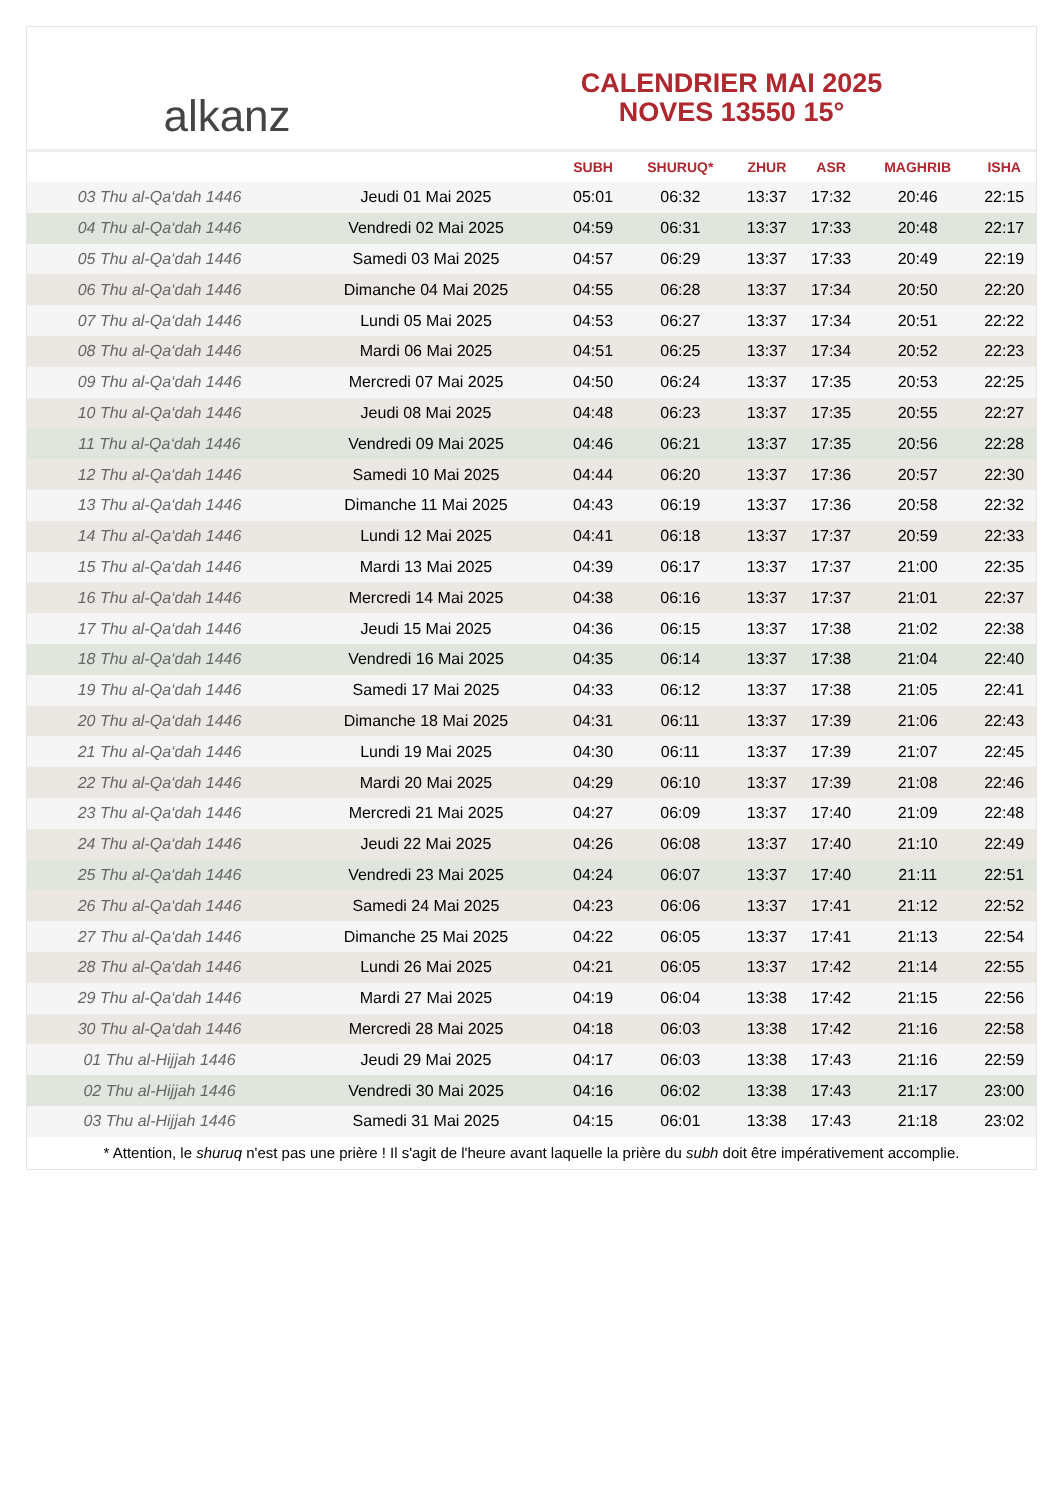alkanz
CALENDRIER MAI 2025
NOVES 13550 15°
| | | SUBH | SHURUQ* | ZHUR | ASR | MAGHRIB | ISHA |
| --- | --- | --- | --- | --- | --- | --- | --- |
| 03 Thu al-Qa‘dah 1446 | Jeudi 01 Mai 2025 | 05:01 | 06:32 | 13:37 | 17:32 | 20:46 | 22:15 |
| 04 Thu al-Qa‘dah 1446 | Vendredi 02 Mai 2025 | 04:59 | 06:31 | 13:37 | 17:33 | 20:48 | 22:17 |
| 05 Thu al-Qa‘dah 1446 | Samedi 03 Mai 2025 | 04:57 | 06:29 | 13:37 | 17:33 | 20:49 | 22:19 |
| 06 Thu al-Qa‘dah 1446 | Dimanche 04 Mai 2025 | 04:55 | 06:28 | 13:37 | 17:34 | 20:50 | 22:20 |
| 07 Thu al-Qa‘dah 1446 | Lundi 05 Mai 2025 | 04:53 | 06:27 | 13:37 | 17:34 | 20:51 | 22:22 |
| 08 Thu al-Qa‘dah 1446 | Mardi 06 Mai 2025 | 04:51 | 06:25 | 13:37 | 17:34 | 20:52 | 22:23 |
| 09 Thu al-Qa‘dah 1446 | Mercredi 07 Mai 2025 | 04:50 | 06:24 | 13:37 | 17:35 | 20:53 | 22:25 |
| 10 Thu al-Qa‘dah 1446 | Jeudi 08 Mai 2025 | 04:48 | 06:23 | 13:37 | 17:35 | 20:55 | 22:27 |
| 11 Thu al-Qa‘dah 1446 | Vendredi 09 Mai 2025 | 04:46 | 06:21 | 13:37 | 17:35 | 20:56 | 22:28 |
| 12 Thu al-Qa‘dah 1446 | Samedi 10 Mai 2025 | 04:44 | 06:20 | 13:37 | 17:36 | 20:57 | 22:30 |
| 13 Thu al-Qa‘dah 1446 | Dimanche 11 Mai 2025 | 04:43 | 06:19 | 13:37 | 17:36 | 20:58 | 22:32 |
| 14 Thu al-Qa‘dah 1446 | Lundi 12 Mai 2025 | 04:41 | 06:18 | 13:37 | 17:37 | 20:59 | 22:33 |
| 15 Thu al-Qa‘dah 1446 | Mardi 13 Mai 2025 | 04:39 | 06:17 | 13:37 | 17:37 | 21:00 | 22:35 |
| 16 Thu al-Qa‘dah 1446 | Mercredi 14 Mai 2025 | 04:38 | 06:16 | 13:37 | 17:37 | 21:01 | 22:37 |
| 17 Thu al-Qa‘dah 1446 | Jeudi 15 Mai 2025 | 04:36 | 06:15 | 13:37 | 17:38 | 21:02 | 22:38 |
| 18 Thu al-Qa‘dah 1446 | Vendredi 16 Mai 2025 | 04:35 | 06:14 | 13:37 | 17:38 | 21:04 | 22:40 |
| 19 Thu al-Qa‘dah 1446 | Samedi 17 Mai 2025 | 04:33 | 06:12 | 13:37 | 17:38 | 21:05 | 22:41 |
| 20 Thu al-Qa‘dah 1446 | Dimanche 18 Mai 2025 | 04:31 | 06:11 | 13:37 | 17:39 | 21:06 | 22:43 |
| 21 Thu al-Qa‘dah 1446 | Lundi 19 Mai 2025 | 04:30 | 06:11 | 13:37 | 17:39 | 21:07 | 22:45 |
| 22 Thu al-Qa‘dah 1446 | Mardi 20 Mai 2025 | 04:29 | 06:10 | 13:37 | 17:39 | 21:08 | 22:46 |
| 23 Thu al-Qa‘dah 1446 | Mercredi 21 Mai 2025 | 04:27 | 06:09 | 13:37 | 17:40 | 21:09 | 22:48 |
| 24 Thu al-Qa‘dah 1446 | Jeudi 22 Mai 2025 | 04:26 | 06:08 | 13:37 | 17:40 | 21:10 | 22:49 |
| 25 Thu al-Qa‘dah 1446 | Vendredi 23 Mai 2025 | 04:24 | 06:07 | 13:37 | 17:40 | 21:11 | 22:51 |
| 26 Thu al-Qa‘dah 1446 | Samedi 24 Mai 2025 | 04:23 | 06:06 | 13:37 | 17:41 | 21:12 | 22:52 |
| 27 Thu al-Qa‘dah 1446 | Dimanche 25 Mai 2025 | 04:22 | 06:05 | 13:37 | 17:41 | 21:13 | 22:54 |
| 28 Thu al-Qa‘dah 1446 | Lundi 26 Mai 2025 | 04:21 | 06:05 | 13:37 | 17:42 | 21:14 | 22:55 |
| 29 Thu al-Qa‘dah 1446 | Mardi 27 Mai 2025 | 04:19 | 06:04 | 13:38 | 17:42 | 21:15 | 22:56 |
| 30 Thu al-Qa‘dah 1446 | Mercredi 28 Mai 2025 | 04:18 | 06:03 | 13:38 | 17:42 | 21:16 | 22:58 |
| 01 Thu al-Hijjah 1446 | Jeudi 29 Mai 2025 | 04:17 | 06:03 | 13:38 | 17:43 | 21:16 | 22:59 |
| 02 Thu al-Hijjah 1446 | Vendredi 30 Mai 2025 | 04:16 | 06:02 | 13:38 | 17:43 | 21:17 | 23:00 |
| 03 Thu al-Hijjah 1446 | Samedi 31 Mai 2025 | 04:15 | 06:01 | 13:38 | 17:43 | 21:18 | 23:02 |
* Attention, le shuruq n'est pas une prière ! Il s'agit de l'heure avant laquelle la prière du subh doit être impérativement accomplie.